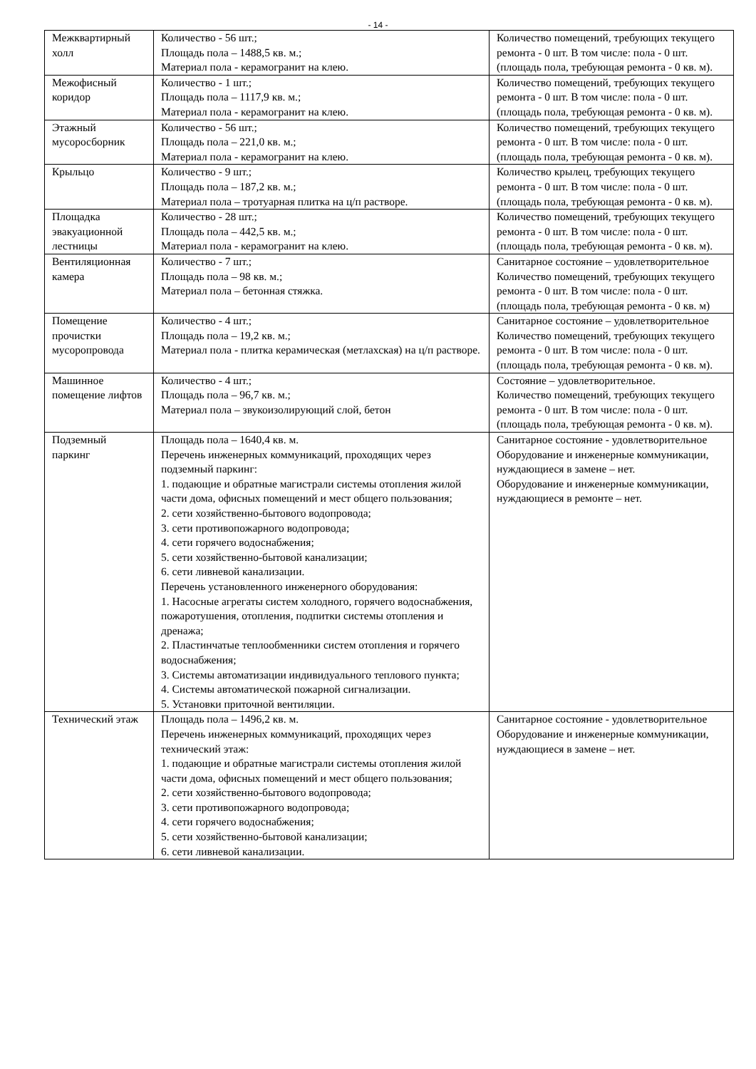- 14 -
| Межквартирный холл | Количество - 56 шт.; Площадь пола – 1488,5 кв. м.; Материал пола - керамогранит на клею. | Количество помещений, требующих текущего ремонта - 0 шт. В том числе: пола - 0 шт. (площадь пола, требующая ремонта - 0 кв. м). |
| Межофисный коридор | Количество - 1 шт.; Площадь пола – 1117,9 кв. м.; Материал пола - керамогранит на клею. | Количество помещений, требующих текущего ремонта - 0 шт. В том числе: пола - 0 шт. (площадь пола, требующая ремонта - 0 кв. м). |
| Этажный мусоросборник | Количество - 56 шт.; Площадь пола – 221,0 кв. м.; Материал пола - керамогранит на клею. | Количество помещений, требующих текущего ремонта - 0 шт. В том числе: пола - 0 шт. (площадь пола, требующая ремонта - 0 кв. м). |
| Крыльцо | Количество - 9 шт.; Площадь пола – 187,2 кв. м.; Материал пола – тротуарная плитка на ц/п растворе. | Количество крылец, требующих текущего ремонта - 0 шт. В том числе: пола - 0 шт. (площадь пола, требующая ремонта - 0 кв. м). |
| Площадка эвакуационной лестницы | Количество - 28 шт.; Площадь пола – 442,5 кв. м.; Материал пола - керамогранит на клею. | Количество помещений, требующих текущего ремонта - 0 шт. В том числе: пола - 0 шт. (площадь пола, требующая ремонта - 0 кв. м). |
| Вентиляционная камера | Количество - 7 шт.; Площадь пола – 98 кв. м.; Материал пола – бетонная стяжка. | Санитарное состояние – удовлетворительное Количество помещений, требующих текущего ремонта - 0 шт. В том числе: пола - 0 шт. (площадь пола, требующая ремонта - 0 кв. м) |
| Помещение прочистки мусоропровода | Количество - 4 шт.; Площадь пола – 19,2 кв. м.; Материал пола - плитка керамическая (метлахская) на ц/п растворе. | Санитарное состояние – удовлетворительное Количество помещений, требующих текущего ремонта - 0 шт. В том числе: пола - 0 шт. (площадь пола, требующая ремонта - 0 кв. м). |
| Машинное помещение лифтов | Количество - 4 шт.; Площадь пола – 96,7 кв. м.; Материал пола – звукоизолирующий слой, бетон | Состояние – удовлетворительное. Количество помещений, требующих текущего ремонта - 0 шт. В том числе: пола - 0 шт. (площадь пола, требующая ремонта - 0 кв. м). |
| Подземный паркинг | Площадь пола – 1640,4 кв. м. Перечень инженерных коммуникаций, проходящих через подземный паркинг: 1. подающие и обратные магистрали системы отопления жилой части дома, офисных помещений и мест общего пользования; 2. сети хозяйственно-бытового водопровода; 3. сети противопожарного водопровода; 4. сети горячего водоснабжения; 5. сети хозяйственно-бытовой канализации; 6. сети ливневой канализации. Перечень установленного инженерного оборудования: 1. Насосные агрегаты систем холодного, горячего водоснабжения, пожаротушения, отопления, подпитки системы отопления и дренажа; 2. Пластинчатые теплообменники систем отопления и горячего водоснабжения; 3. Системы автоматизации индивидуального теплового пункта; 4. Системы автоматической пожарной сигнализации. 5. Установки приточной вентиляции. | Санитарное состояние - удовлетворительное Оборудование и инженерные коммуникации, нуждающиеся в замене – нет. Оборудование и инженерные коммуникации, нуждающиеся в ремонте – нет. |
| Технический этаж | Площадь пола – 1496,2 кв. м. Перечень инженерных коммуникаций, проходящих через технический этаж: 1. подающие и обратные магистрали системы отопления жилой части дома, офисных помещений и мест общего пользования; 2. сети хозяйственно-бытового водопровода; 3. сети противопожарного водопровода; 4. сети горячего водоснабжения; 5. сети хозяйственно-бытовой канализации; 6. сети ливневой канализации. | Санитарное состояние - удовлетворительное Оборудование и инженерные коммуникации, нуждающиеся в замене – нет. |